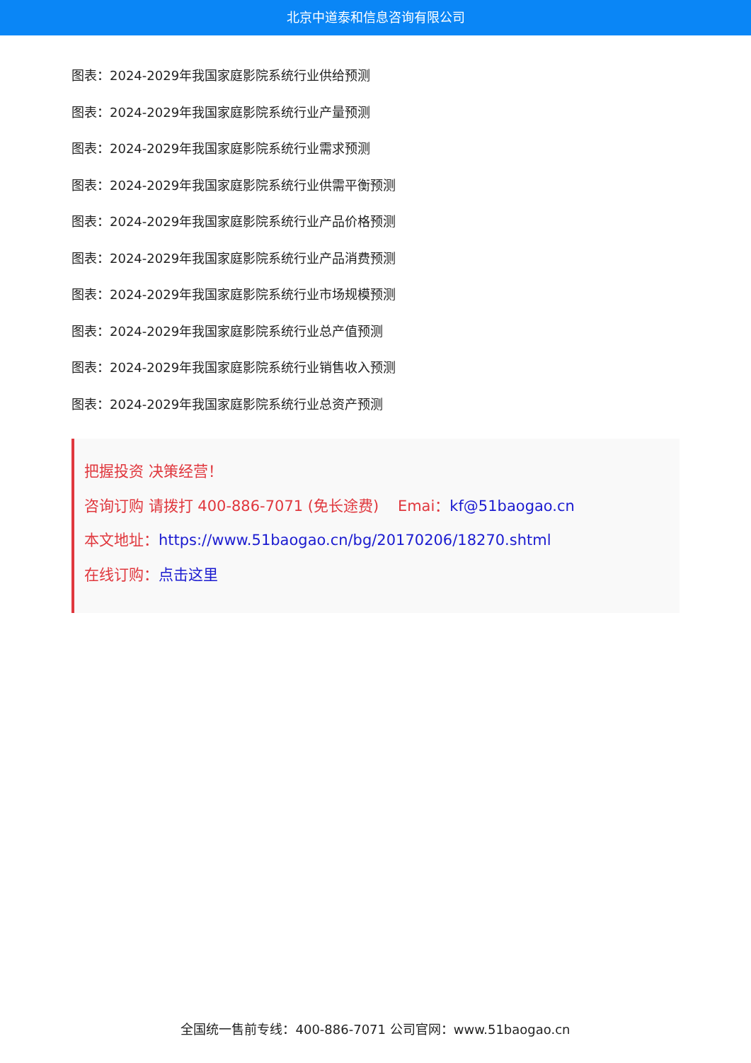北京中道泰和信息咨询有限公司
图表：2024-2029年我国家庭影院系统行业供给预测
图表：2024-2029年我国家庭影院系统行业产量预测
图表：2024-2029年我国家庭影院系统行业需求预测
图表：2024-2029年我国家庭影院系统行业供需平衡预测
图表：2024-2029年我国家庭影院系统行业产品价格预测
图表：2024-2029年我国家庭影院系统行业产品消费预测
图表：2024-2029年我国家庭影院系统行业市场规模预测
图表：2024-2029年我国家庭影院系统行业总产值预测
图表：2024-2029年我国家庭影院系统行业销售收入预测
图表：2024-2029年我国家庭影院系统行业总资产预测
把握投资 决策经营！
咨询订购 请拨打 400-886-7071 (免长途费) Emai：kf@51baogao.cn
本文地址：https://www.51baogao.cn/bg/20170206/18270.shtml
在线订购：点击这里
全国统一售前专线：400-886-7071 公司官网：www.51baogao.cn